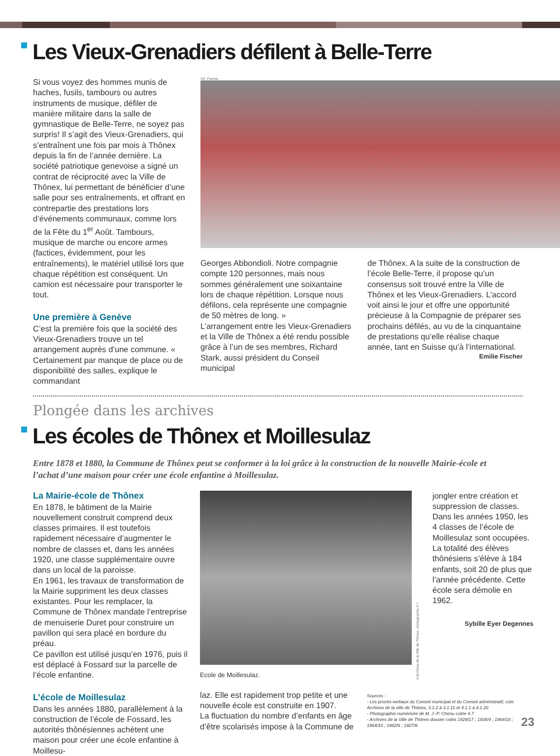Les Vieux-Grenadiers défilent à Belle-Terre
Si vous voyez des hommes munis de haches, fusils, tambours ou autres instruments de musique, défiler de manière militaire dans la salle de gymnastique de Belle-Terre, ne soyez pas surpris! Il s’agit des Vieux-Grenadiers, qui s’entraînent une fois par mois à Thônex depuis la fin de l’année dernière. La société patriotique genevoise a signé un contrat de réciprocité avec la Ville de Thônex, lui permettant de bénéficier d’une salle pour ses entraînements, et offrant en contrepartie des prestations lors d’événements communaux, comme lors de la Fête du 1<sup>er</sup> Août. Tambours, musique de marche ou encore armes (factices, évidemment, pour les entraînements), le matériel utilisé lors que chaque répétition est conséquent. Un camion est nécessaire pour transporter le tout.
Une première à Genève
C’est la première fois que la société des Vieux-Grenadiers trouve un tel arrangement auprès d’une commune. « Certainement par manque de place ou de disponibilité des salles, explique le commandant
©E. Fischer
Georges Abbondioli. Notre compagnie compte 120 personnes, mais nous sommes généralement une soixantaine lors de chaque répétition. Lorsque nous défilons, cela représente une compagnie de 50 mètres de long. »
L’arrangement entre les Vieux-Grenadiers et la Ville de Thônex a été rendu possible grâce à l’un de ses membres, Richard Stark, aussi président du Conseil municipal
de Thônex. A la suite de la construction de l’école Belle-Terre, il propose qu’un consensus soit trouvé entre la Ville de Thônex et les Vieux-Grenadiers. L’accord voit ainsi le jour et offre une opportunité précieuse à la Compagnie de préparer ses prochains défilés, au vu de la cinquantaine de prestations qu’elle réalise chaque année, tant en Suisse qu’à l’international.
Emilie Fischer
Plongée dans les archives
Les écoles de Thônex et Moillesulaz
Entre 1878 et 1880, la Commune de Thônex peut se conformer à la loi grâce à la construction de la nouvelle Mairie-école et l’achat d’une maison pour créer une école enfantine à Moillesulaz.
La Mairie-école de Thônex
En 1878, le bâtiment de la Mairie nouvellement construit comprend deux classes primaires. Il est toutefois rapidement nécessaire d’augmenter le nombre de classes et, dans les années 1920, une classe supplémentaire ouvre dans un local de la paroisse.
En 1961, les travaux de transformation de la Mairie suppriment les deux classes existantes. Pour les remplacer, la Commune de Thônex mandate l’entreprise de menuiserie Duret pour construire un pavillon qui sera placé en bordure du préau.
Ce pavillon est utilisé jusqu’en 1976, puis il est déplacé à Fossard sur la parcelle de l’école enfantine.
L’école de Moillesulaz
Dans les années 1880, parallèlement à la construction de l’école de Fossard, les autorités thônésiennes achètent une maison pour créer une école enfantine à Moillesu-
Ecole de Moillesulaz.
©Archives de la Ville de Thônex, photographie 4.7
jongler entre création et suppression de classes. Dans les années 1950, les 4 classes de l’école de Moillesulaz sont occupées. La totalité des élèves thônésiens s’élève à 184 enfants, soit 20 de plus que l’année précédente. Cette école sera démolie en 1962.
Sybille Eyer Degennes
laz. Elle est rapidement trop petite et une nouvelle école est construite en 1907.
La fluctuation du nombre d’enfants en âge d’être scolarisés impose à la Commune de
Sources :
- Les procès-verbaux du Conseil municipal et du Conseil administratif, cote Archives de la ville de Thônex, 3.1.2 à 3.1.11 et 4.1.1 à 4.1.20
- Photographie numérisée de M. J.-P. Chenu cotée 4.7
- Archives de la Ville de Thônex dossier cotés 1929/17 ; 1935/4 ; 1964/16 ; 1964/10 ; 1962/6 ; 1927/8.
23